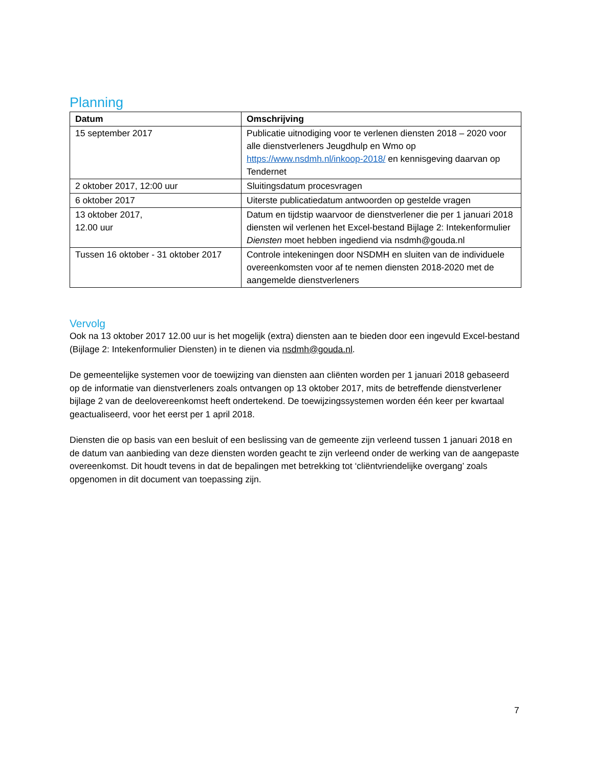Planning
| Datum | Omschrijving |
| --- | --- |
| 15 september 2017 | Publicatie uitnodiging voor te verlenen diensten 2018 – 2020 voor alle dienstverleners Jeugdhulp en Wmo op https://www.nsdmh.nl/inkoop-2018/ en kennisgeving daarvan op Tendernet |
| 2 oktober 2017, 12:00 uur | Sluitingsdatum procesvragen |
| 6 oktober 2017 | Uiterste publicatiedatum antwoorden op gestelde vragen |
| 13 oktober 2017, 12.00 uur | Datum en tijdstip waarvoor de dienstverlener die per 1 januari 2018 diensten wil verlenen het Excel-bestand Bijlage 2: Intekenformulier Diensten moet hebben ingediend via nsdmh@gouda.nl |
| Tussen 16 oktober - 31 oktober 2017 | Controle intekeningen door NSDMH en sluiten van de individuele overeenkomsten voor af te nemen diensten 2018-2020 met de aangemelde dienstverleners |
Vervolg
Ook na 13 oktober 2017 12.00 uur is het mogelijk (extra) diensten aan te bieden door een ingevuld Excel-bestand (Bijlage 2: Intekenformulier Diensten) in te dienen via nsdmh@gouda.nl.
De gemeentelijke systemen voor de toewijzing van diensten aan cliënten worden per 1 januari 2018 gebaseerd op de informatie van dienstverleners zoals ontvangen op 13 oktober 2017, mits de betreffende dienstverlener bijlage 2 van de deelovereenkomst heeft ondertekend. De toewijzingssystemen worden één keer per kwartaal geactualiseerd, voor het eerst per 1 april 2018.
Diensten die op basis van een besluit of een beslissing van de gemeente zijn verleend tussen 1 januari 2018 en de datum van aanbieding van deze diensten worden geacht te zijn verleend onder de werking van de aangepaste overeenkomst. Dit houdt tevens in dat de bepalingen met betrekking tot ‘cliëntvriendelijke overgang’ zoals opgenomen in dit document van toepassing zijn.
7